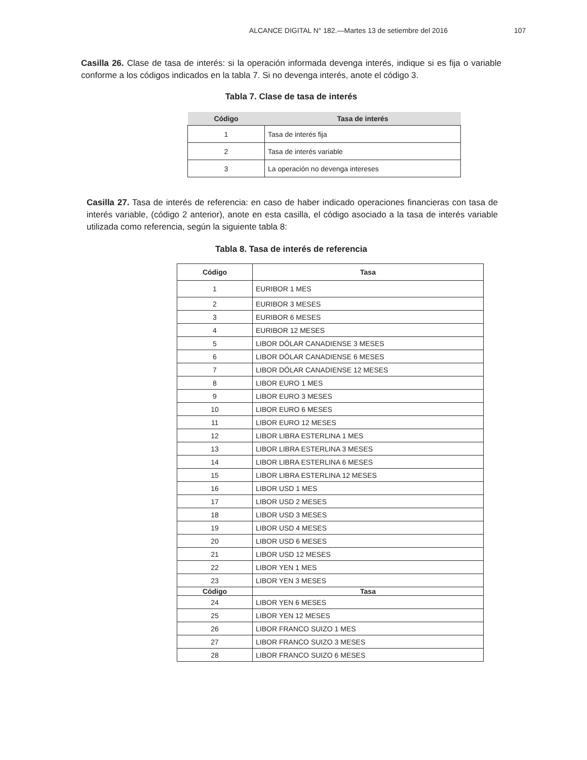ALCANCE DIGITAL N° 182.—Martes 13 de setiembre del 2016 107
Casilla 26. Clase de tasa de interés: si la operación informada devenga interés, indique si es fija o variable conforme a los códigos indicados en la tabla 7. Si no devenga interés, anote el código 3.
Tabla 7. Clase de tasa de interés
| Código | Tasa de interés |
| --- | --- |
| 1 | Tasa de interés fija |
| 2 | Tasa de interés variable |
| 3 | La operación no devenga intereses |
Casilla 27. Tasa de interés de referencia: en caso de haber indicado operaciones financieras con tasa de interés variable, (código 2 anterior), anote en esta casilla, el código asociado a la tasa de interés variable utilizada como referencia, según la siguiente tabla 8:
Tabla 8. Tasa de interés de referencia
| Código | Tasa |
| --- | --- |
| 1 | EURIBOR 1 MES |
| 2 | EURIBOR 3 MESES |
| 3 | EURIBOR 6 MESES |
| 4 | EURIBOR 12 MESES |
| 5 | LIBOR DÓLAR CANADIENSE 3 MESES |
| 6 | LIBOR DÓLAR CANADIENSE 6 MESES |
| 7 | LIBOR DÓLAR CANADIENSE 12 MESES |
| 8 | LIBOR EURO 1 MES |
| 9 | LIBOR EURO 3 MESES |
| 10 | LIBOR EURO 6 MESES |
| 11 | LIBOR EURO 12 MESES |
| 12 | LIBOR LIBRA ESTERLINA 1 MES |
| 13 | LIBOR LIBRA ESTERLINA 3 MESES |
| 14 | LIBOR LIBRA ESTERLINA 6 MESES |
| 15 | LIBOR LIBRA ESTERLINA 12 MESES |
| 16 | LIBOR USD 1 MES |
| 17 | LIBOR USD 2 MESES |
| 18 | LIBOR USD 3 MESES |
| 19 | LIBOR USD 4 MESES |
| 20 | LIBOR USD 6 MESES |
| 21 | LIBOR USD 12 MESES |
| 22 | LIBOR YEN 1 MES |
| 23 | LIBOR YEN 3 MESES |
| Código | Tasa |
| 24 | LIBOR YEN 6 MESES |
| 25 | LIBOR YEN 12 MESES |
| 26 | LIBOR FRANCO SUIZO 1 MES |
| 27 | LIBOR FRANCO SUIZO 3 MESES |
| 28 | LIBOR FRANCO SUIZO 6 MESES |